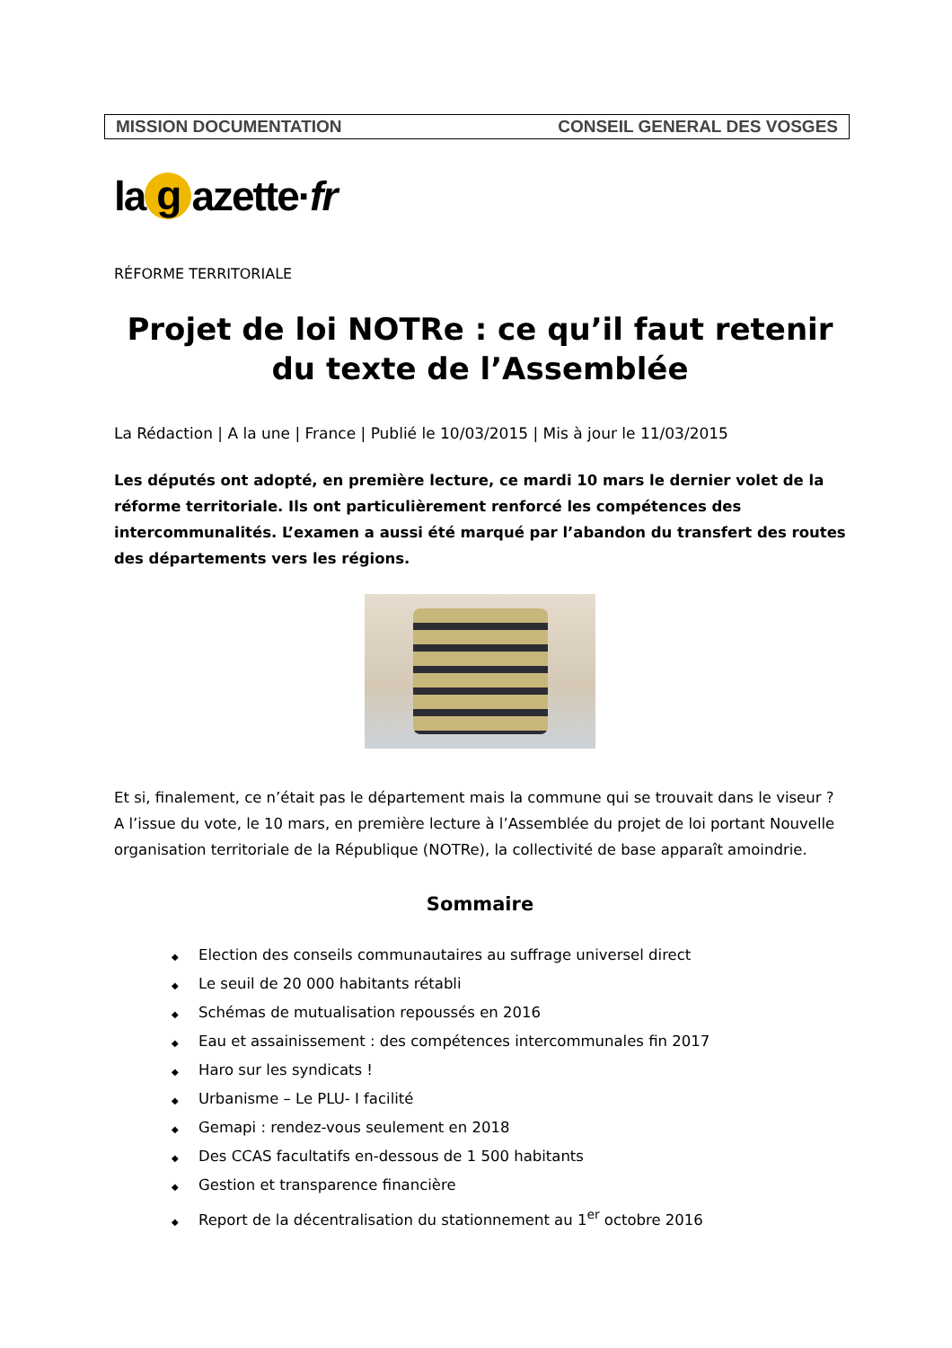MISSION DOCUMENTATION CONSEIL GENERAL DES VOSGES
la g azette· fr
RÉFORME TERRITORIALE
Projet de loi NOTRe : ce qu’il faut retenir du texte de l’Assemblée
La Rédaction | A la une | France | Publié le 10/03/2015 | Mis à jour le 11/03/2015
Les députés ont adopté, en première lecture, ce mardi 10 mars le dernier volet de la réforme territoriale. Ils ont particulièrement renforcé les compétences des intercommunalités. L’examen a aussi été marqué par l’abandon du transfert des routes des départements vers les régions.
Et si, finalement, ce n’était pas le département mais la commune qui se trouvait dans le viseur ? A l’issue du vote, le 10 mars, en première lecture à l’Assemblée du projet de loi portant Nouvelle organisation territoriale de la République (NOTRe), la collectivité de base apparaît amoindrie.
Sommaire
◆ Election des conseils communautaires au suffrage universel direct
◆ Le seuil de 20 000 habitants rétabli
◆ Schémas de mutualisation repoussés en 2016
◆ Eau et assainissement : des compétences intercommunales fin 2017
◆ Haro sur les syndicats !
◆ Urbanisme – Le PLU- I facilité
◆ Gemapi : rendez-vous seulement en 2018
◆ Des CCAS facultatifs en-dessous de 1 500 habitants
◆ Gestion et transparence financière
◆ Report de la décentralisation du stationnement au 1<sup>er</sup> octobre 2016